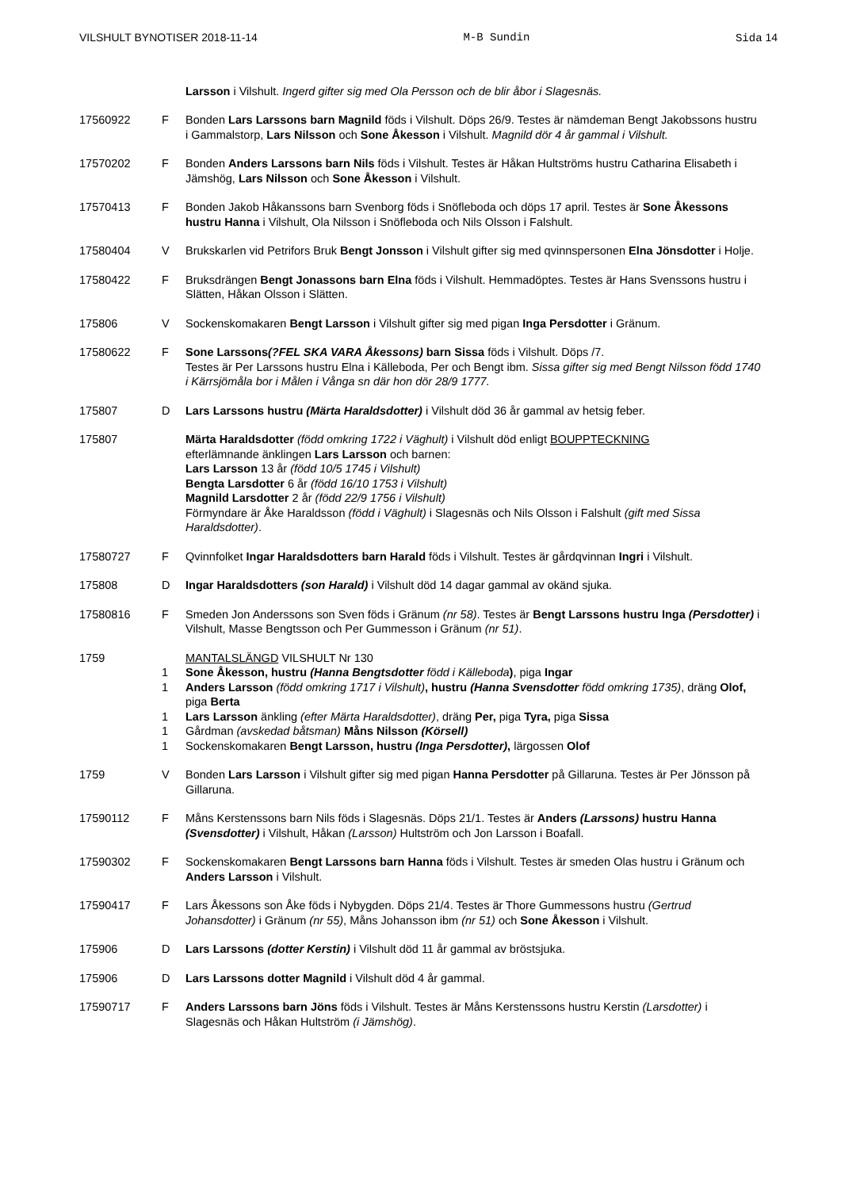VILSHULT BYNOTISER 2018-11-14 M-B Sundin Sida 14
Larsson i Vilshult. Ingerd gifter sig med Ola Persson och de blir åbor i Slagesnäs.
17560922 F Bonden Lars Larssons barn Magnild föds i Vilshult. Döps 26/9. Testes är nämdeman Bengt Jakobssons hustru i Gammalstorp, Lars Nilsson och Sone Åkesson i Vilshult. Magnild dör 4 år gammal i Vilshult.
17570202 F Bonden Anders Larssons barn Nils föds i Vilshult. Testes är Håkan Hultströms hustru Catharina Elisabeth i Jämshög, Lars Nilsson och Sone Åkesson i Vilshult.
17570413 F Bonden Jakob Håkanssons barn Svenborg föds i Snöfleboda och döps 17 april. Testes är Sone Åkessons hustru Hanna i Vilshult, Ola Nilsson i Snöfleboda och Nils Olsson i Falshult.
17580404 V Brukskarlen vid Petrifors Bruk Bengt Jonsson i Vilshult gifter sig med qvinnspersonen Elna Jönsdotter i Holje.
17580422 F Bruksdrängen Bengt Jonassons barn Elna föds i Vilshult. Hemmadöptes. Testes är Hans Svenssons hustru i Slätten, Håkan Olsson i Slätten.
175806 V Sockenskomakaren Bengt Larsson i Vilshult gifter sig med pigan Inga Persdotter i Gränum.
17580622 F Sone Larssons(?FEL SKA VARA Åkessons) barn Sissa föds i Vilshult. Döps /7.
Testes är Per Larssons hustru Elna i Källeboda, Per och Bengt ibm. Sissa gifter sig med Bengt Nilsson född 1740 i Kärrsjömåla bor i Målen i Vånga sn där hon dör 28/9 1777.
175807 D Lars Larssons hustru (Märta Haraldsdotter) i Vilshult död 36 år gammal av hetsig feber.
175807 Märta Haraldsdotter (född omkring 1722 i Väghult) i Vilshult död enligt BOUPPTECKNING
efterlämnande änklingen Lars Larsson och barnen:
Lars Larsson 13 år (född 10/5 1745 i Vilshult)
Bengta Larsdotter 6 år (född 16/10 1753 i Vilshult)
Magnild Larsdotter 2 år (född 22/9 1756 i Vilshult)
Förmyndare är Åke Haraldsson (född i Väghult) i Slagesnäs och Nils Olsson i Falshult (gift med Sissa Haraldsdotter).
17580727 F Qvinnfolket Ingar Haraldsdotters barn Harald föds i Vilshult. Testes är gårdqvinnan Ingri i Vilshult.
175808 D Ingar Haraldsdotters (son Harald) i Vilshult död 14 dagar gammal av okänd sjuka.
17580816 F Smeden Jon Anderssons son Sven föds i Gränum (nr 58). Testes är Bengt Larssons hustru Inga (Persdotter) i Vilshult, Masse Bengtsson och Per Gummesson i Gränum (nr 51).
1759 MANTALSLÄNGD VILSHULT Nr 130
1 Sone Åkesson, hustru (Hanna Bengtsdotter född i Källeboda), piga Ingar
1 Anders Larsson (född omkring 1717 i Vilshult), hustru (Hanna Svensdotter född omkring 1735), dräng Olof, piga Berta
1 Lars Larsson änkling (efter Märta Haraldsdotter), dräng Per, piga Tyra, piga Sissa
1 Gårdman (avskedad båtsman) Måns Nilsson (Körsell)
1 Sockenskomakaren Bengt Larsson, hustru (Inga Persdotter), lärgossen Olof
1759 V Bonden Lars Larsson i Vilshult gifter sig med pigan Hanna Persdotter på Gillaruna. Testes är Per Jönsson på Gillaruna.
17590112 F Måns Kerstenssons barn Nils föds i Slagesnäs. Döps 21/1. Testes är Anders (Larssons) hustru Hanna (Svensdotter) i Vilshult, Håkan (Larsson) Hultström och Jon Larsson i Boafall.
17590302 F Sockenskomakaren Bengt Larssons barn Hanna föds i Vilshult. Testes är smeden Olas hustru i Gränum och Anders Larsson i Vilshult.
17590417 F Lars Åkessons son Åke föds i Nybygden. Döps 21/4. Testes är Thore Gummessons hustru (Gertrud Johansdotter) i Gränum (nr 55), Måns Johansson ibm (nr 51) och Sone Åkesson i Vilshult.
175906 D Lars Larssons (dotter Kerstin) i Vilshult död 11 år gammal av bröstsjuka.
175906 D Lars Larssons dotter Magnild i Vilshult död 4 år gammal.
17590717 F Anders Larssons barn Jöns föds i Vilshult. Testes är Måns Kerstenssons hustru Kerstin (Larsdotter) i Slagesnäs och Håkan Hultström (i Jämshög).